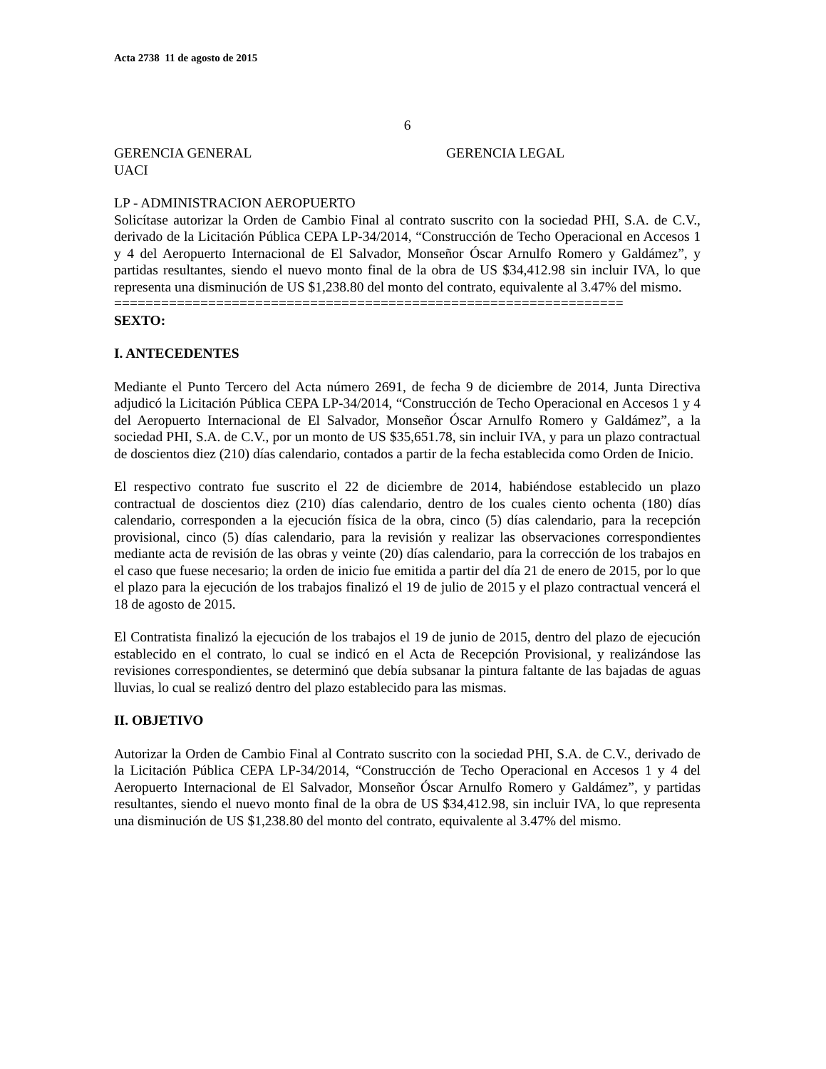Acta 2738 11 de agosto de 2015
6
GERENCIA GENERAL GERENCIA LEGAL
UACI
LP - ADMINISTRACION AEROPUERTO
Solicítase autorizar la Orden de Cambio Final al contrato suscrito con la sociedad PHI, S.A. de C.V., derivado de la Licitación Pública CEPA LP-34/2014, “Construcción de Techo Operacional en Accesos 1 y 4 del Aeropuerto Internacional de El Salvador, Monseñor Óscar Arnulfo Romero y Galdámez”, y partidas resultantes, siendo el nuevo monto final de la obra de US $34,412.98 sin incluir IVA, lo que representa una disminución de US $1,238.80 del monto del contrato, equivalente al 3.47% del mismo.
=================================================================
SEXTO:
I. ANTECEDENTES
Mediante el Punto Tercero del Acta número 2691, de fecha 9 de diciembre de 2014, Junta Directiva adjudicó la Licitación Pública CEPA LP-34/2014, “Construcción de Techo Operacional en Accesos 1 y 4 del Aeropuerto Internacional de El Salvador, Monseñor Óscar Arnulfo Romero y Galdámez”, a la sociedad PHI, S.A. de C.V., por un monto de US $35,651.78, sin incluir IVA, y para un plazo contractual de doscientos diez (210) días calendario, contados a partir de la fecha establecida como Orden de Inicio.
El respectivo contrato fue suscrito el 22 de diciembre de 2014, habiéndose establecido un plazo contractual de doscientos diez (210) días calendario, dentro de los cuales ciento ochenta (180) días calendario, corresponden a la ejecución física de la obra, cinco (5) días calendario, para la recepción provisional, cinco (5) días calendario, para la revisión y realizar las observaciones correspondientes mediante acta de revisión de las obras y veinte (20) días calendario, para la corrección de los trabajos en el caso que fuese necesario; la orden de inicio fue emitida a partir del día 21 de enero de 2015, por lo que el plazo para la ejecución de los trabajos finalizó el 19 de julio de 2015 y el plazo contractual vencerá el 18 de agosto de 2015.
El Contratista finalizó la ejecución de los trabajos el 19 de junio de 2015, dentro del plazo de ejecución establecido en el contrato, lo cual se indicó en el Acta de Recepción Provisional, y realizándose las revisiones correspondientes, se determinó que debía subsanar la pintura faltante de las bajadas de aguas lluvias, lo cual se realizó dentro del plazo establecido para las mismas.
II. OBJETIVO
Autorizar la Orden de Cambio Final al Contrato suscrito con la sociedad PHI, S.A. de C.V., derivado de la Licitación Pública CEPA LP-34/2014, “Construcción de Techo Operacional en Accesos 1 y 4 del Aeropuerto Internacional de El Salvador, Monseñor Óscar Arnulfo Romero y Galdámez”, y partidas resultantes, siendo el nuevo monto final de la obra de US $34,412.98, sin incluir IVA, lo que representa una disminución de US $1,238.80 del monto del contrato, equivalente al 3.47% del mismo.